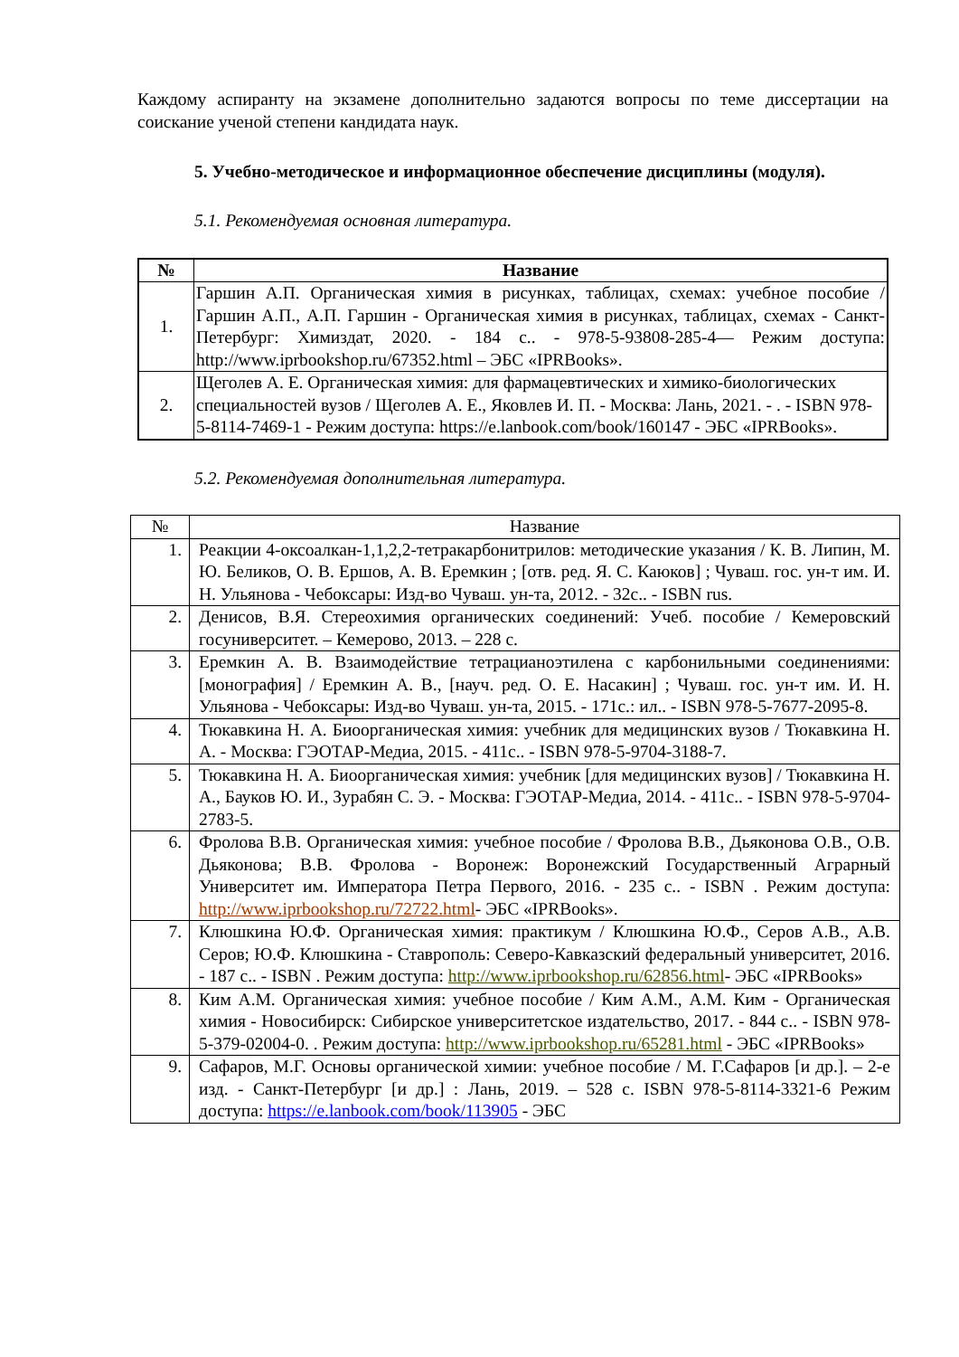Каждому аспиранту на экзамене дополнительно задаются вопросы по теме диссертации на соискание ученой степени кандидата наук.
5. Учебно-методическое и информационное обеспечение дисциплины (модуля).
5.1. Рекомендуемая основная литература.
| № | Название |
| --- | --- |
| 1. | Гаршин А.П. Органическая химия в рисунках, таблицах, схемах: учебное пособие / Гаршин А.П., А.П. Гаршин - Органическая химия в рисунках, таблицах, схемах - Санкт-Петербург: Химиздат, 2020. - 184 с.. - 978-5-93808-285-4— Режим доступа: http://www.iprbookshop.ru/67352.html – ЭБС «IPRBooks». |
| 2. | Щеголев А. Е. Органическая химия: для фармацевтических и химико-биологических специальностей вузов / Щеголев А. Е., Яковлев И. П. - Москва: Лань, 2021. - . - ISBN 978-5-8114-7469-1 - Режим доступа: https://e.lanbook.com/book/160147 - ЭБС «IPRBooks». |
5.2. Рекомендуемая дополнительная литература.
| № | Название |
| --- | --- |
| 1. | Реакции 4-оксоалкан-1,1,2,2-тетракарбонитрилов: методические указания / К. В. Липин, М. Ю. Беликов, О. В. Ершов, А. В. Еремкин ; [отв. ред. Я. С. Каюков] ; Чуваш. гос. ун-т им. И. Н. Ульянова - Чебоксары: Изд-во Чуваш. ун-та, 2012. - 32с.. - ISBN rus. |
| 2. | Денисов, В.Я. Стереохимия органических соединений: Учеб. пособие / Кемеровский госуниверситет. – Кемерово, 2013. – 228 с. |
| 3. | Еремкин А. В. Взаимодействие тетрацианоэтилена с карбонильными соединениями: [монография] / Еремкин А. В., [науч. ред. О. Е. Насакин] ; Чуваш. гос. ун-т им. И. Н. Ульянова - Чебоксары: Изд-во Чуваш. ун-та, 2015. - 171с.: ил.. - ISBN 978-5-7677-2095-8. |
| 4. | Тюкавкина Н. А. Биоорганическая химия: учебник для медицинских вузов / Тюкавкина Н. А. - Москва: ГЭОТАР-Медиа, 2015. - 411с.. - ISBN 978-5-9704-3188-7. |
| 5. | Тюкавкина Н. А. Биоорганическая химия: учебник [для медицинских вузов] / Тюкавкина Н. А., Бауков Ю. И., Зурабян С. Э. - Москва: ГЭОТАР-Медиа, 2014. - 411с.. - ISBN 978-5-9704-2783-5. |
| 6. | Фролова В.В. Органическая химия: учебное пособие / Фролова В.В., Дьяконова О.В., О.В. Дьяконова; В.В. Фролова - Воронеж: Воронежский Государственный Аграрный Университет им. Императора Петра Первого, 2016. - 235 с.. - ISBN . Режим доступа: http://www.iprbookshop.ru/72722.html - ЭБС «IPRBooks». |
| 7. | Клюшкина Ю.Ф. Органическая химия: практикум / Клюшкина Ю.Ф., Серов А.В., А.В. Серов; Ю.Ф. Клюшкина - Ставрополь: Северо-Кавказский федеральный университет, 2016. - 187 с.. - ISBN . Режим доступа: http://www.iprbookshop.ru/62856.html - ЭБС «IPRBooks» |
| 8. | Ким А.М. Органическая химия: учебное пособие / Ким А.М., А.М. Ким - Органическая химия - Новосибирск: Сибирское университетское издательство, 2017. - 844 с.. - ISBN 978-5-379-02004-0. . Режим доступа: http://www.iprbookshop.ru/65281.html - ЭБС «IPRBooks» |
| 9. | Сафаров, М.Г. Основы органической химии: учебное пособие / М. Г.Сафаров [и др.]. – 2-е изд. - Санкт-Петербург [и др.] : Лань, 2019. – 528 с. ISBN 978-5-8114-3321-6 Режим доступа: https://e.lanbook.com/book/113905 - ЭБС |